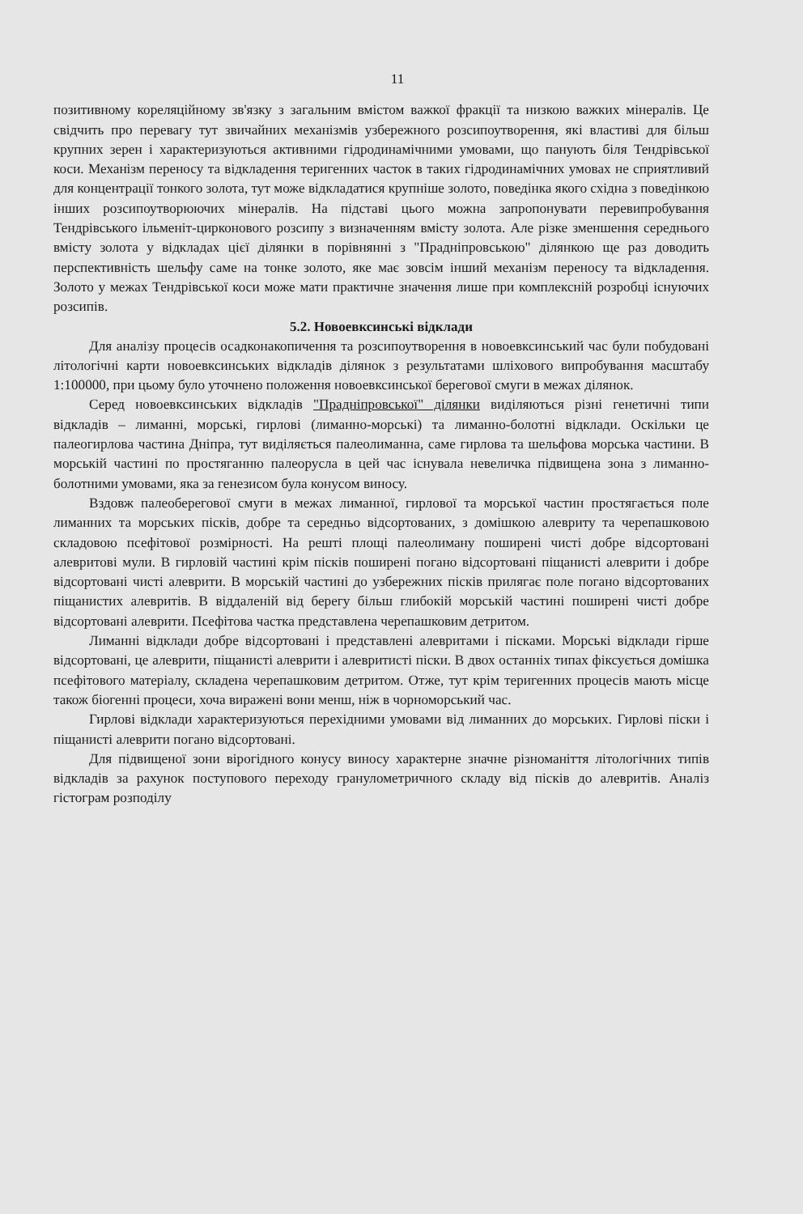11
позитивному кореляційному зв'язку з загальним вмістом важкої фракції та низкою важких мінералів. Це свідчить про перевагу тут звичайних механізмів узбережного розсипоутворення, які властиві для більш крупних зерен і характеризуються активними гідродинамічними умовами, що панують біля Тендрівської коси. Механізм переносу та відкладення теригенних часток в таких гідродинамічних умовах не сприятливий для концентрації тонкого золота, тут може відкладатися крупніше золото, поведінка якого східна з поведінкою інших розсипоутворюючих мінералів. На підставі цього можна запропонувати перевипробування Тендрівського ільменіт-цирконового розсипу з визначенням вмісту золота. Але різке зменшення середнього вмісту золота у відкладах цієї ділянки в порівнянні з "Праднiпровською" ділянкою ще раз доводить перспективність шельфу саме на тонке золото, яке має зовсім інший механізм переносу та відкладення. Золото у межах Тендрівської коси може мати практичне значення лише при комплексній розробці існуючих розсипів.
5.2. Новоевксинські відклади
Для аналізу процесів осадконакопичення та розсипоутворення в новоевксинський час були побудовані літологічні карти новоевксинських відкладів ділянок з результатами шліхового випробування масштабу 1:100000, при цьому було уточнено положення новоевксинської берегової смуги в межах ділянок.
Серед новоевксинських відкладів "Праднiпровської" ділянки виділяються різні генетичні типи відкладів – лиманні, морські, гирлові (лиманно-морські) та лиманно-болотні відклади. Оскільки це палеогирлова частина Дніпра, тут виділяється палеолиманна, саме гирлова та шельфова морська частини. В морській частині по простяганню палеорусла в цей час існувала невеличка підвищена зона з лиманно-болотними умовами, яка за генезисом була конусом виносу.
Вздовж палеоберегової смуги в межах лиманної, гирлової та морської частин простягається поле лиманних та морських пісків, добре та середньо відсортованих, з домішкою алевриту та черепашковою складовою псефітової розмірності. На решті площі палеолиману поширені чисті добре відсортовані алевритові мули. В гирловій частині крім пісків поширені погано відсортовані піщанисті алеврити і добре відсортовані чисті алеврити. В морській частині до узбережних пісків прилягає поле погано відсортованих піщанистих алевритів. В віддаленій від берегу більш глибокій морській частині поширені чисті добре відсортовані алеврити. Псефітова частка представлена черепашковим детритом.
Лиманні відклади добре відсортовані і представлені алевритами і пісками. Морські відклади гірше відсортовані, це алеврити, піщанисті алеврити і алевритисті піски. В двох останніх типах фіксується домішка псефітового матеріалу, складена черепашковим детритом. Отже, тут крім теригенних процесів мають місце також біогенні процеси, хоча виражені вони менш, ніж в чорноморський час.
Гирлові відклади характеризуються перехідними умовами від лиманних до морських. Гирлові піски і піщанисті алеврити погано відсортовані.
Для підвищеної зони вірогідного конусу виносу характерне значне різноманіття літологічних типів відкладів за рахунок поступового переходу гранулометричного складу від пісків до алевритів. Аналіз гістограм розподілу